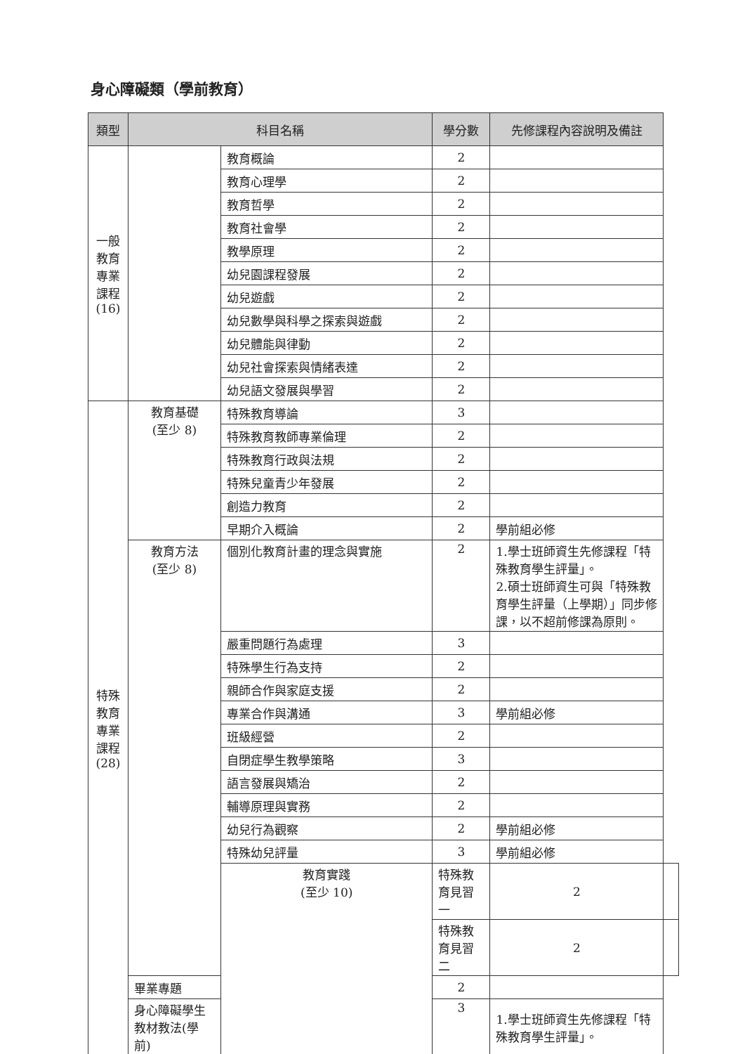身心障礙類（學前教育）
| 類型 | 科目名稱 | | 學分數 | 先修課程內容說明及備註 | |
| --- | --- | --- | --- | --- | --- |
| 一般 教育 專業 課程 (16) | | 教育概論 | 2 | | |
| | | 教育心理學 | 2 | | |
| | | 教育哲學 | 2 | | |
| | | 教育社會學 | 2 | | |
| | | 教學原理 | 2 | | |
| | | 幼兒園課程發展 | 2 | | |
| | | 幼兒遊戲 | 2 | | |
| | | 幼兒數學與科學之探索與遊戲 | 2 | | |
| | | 幼兒體能與律動 | 2 | | |
| | | 幼兒社會探索與情緒表達 | 2 | | |
| | | 幼兒語文發展與學習 | 2 | | |
| 特殊 教育 專業 課程 (28) | 教育基礎 (至少 8) | 特殊教育導論 | 3 | | |
| | | 特殊教育教師專業倫理 | 2 | | |
| | | 特殊教育行政與法規 | 2 | | |
| | | 特殊兒童青少年發展 | 2 | | |
| | | 創造力教育 | 2 | | |
| | | 早期介入概論 | 2 | 學前組必修 | |
| | 教育方法 (至少 8) | 個別化教育計畫的理念與實施 | 2 | 1.學士班師資生先修課程「特殊教育學生評量」。 2.碩士班師資生可與「特殊教育學生評量（上學期）」同步修課，以不超前修課為原則。 | |
| | | 嚴重問題行為處理 | 3 | | |
| | | 特殊學生行為支持 | 2 | | |
| | | 親師合作與家庭支援 | 2 | | |
| | | 專業合作與溝通 | 3 | 學前組必修 | |
| | | 班級經營 | 2 | | |
| | | 自閉症學生教學策略 | 3 | | |
| | | 語言發展與矯治 | 2 | | |
| | | 輔導原理與實務 | 2 | | |
| | | 幼兒行為觀察 | 2 | 學前組必修 | |
| | | 特殊幼兒評量 | 3 | 學前組必修 | |
| | | 教育實踐 (至少 10) | 特殊教育見習一 | 2 | |
| | | | 特殊教育見習二 | 2 | |
| | 畢業專題 | | 2 | | |
| | 身心障礙學生教材教法(學前) | | 3 | 1.學士班師資生先修課程「特殊教育學生評量」。 | |